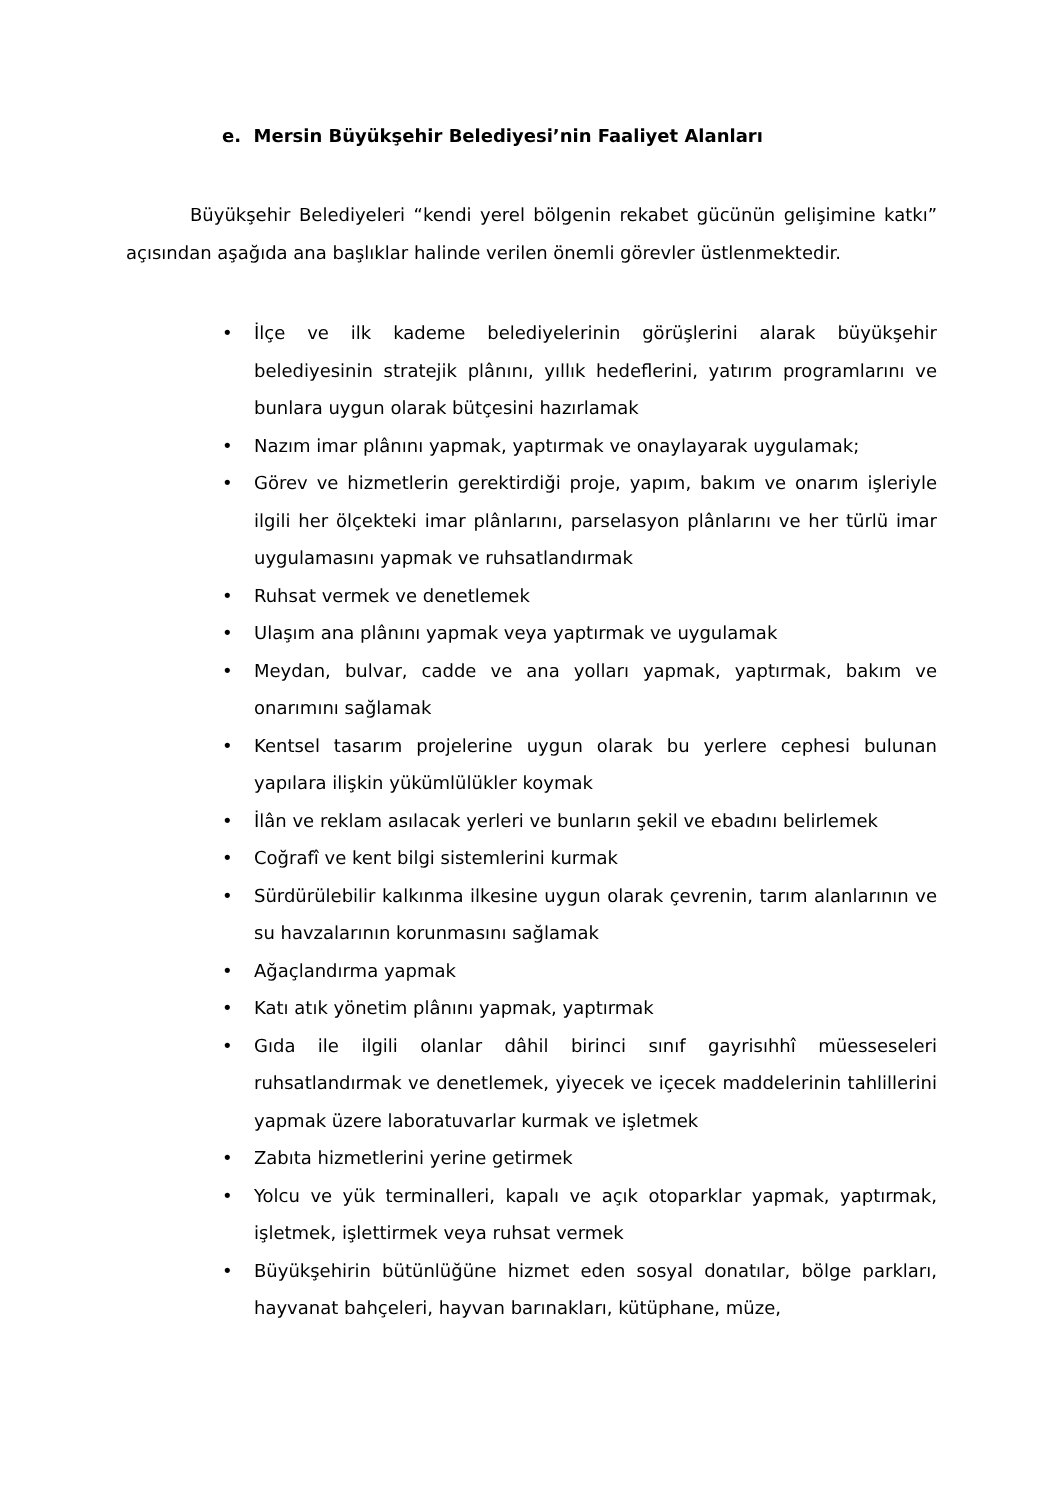e. Mersin Büyükşehir Belediyesi’nin Faaliyet Alanları
Büyükşehir Belediyeleri “kendi yerel bölgenin rekabet gücünün gelişimine katkı” açısından aşağıda ana başlıklar halinde verilen önemli görevler üstlenmektedir.
• İlçe ve ilk kademe belediyelerinin görüşlerini alarak büyükşehir belediyesinin stratejik plânını, yıllık hedeflerini, yatırım programlarını ve bunlara uygun olarak bütçesini hazırlamak
• Nazım imar plânını yapmak, yaptırmak ve onaylayarak uygulamak;
• Görev ve hizmetlerin gerektirdiği proje, yapım, bakım ve onarım işleriyle ilgili her ölçekteki imar plânlarını, parselasyon plânlarını ve her türlü imar uygulamasını yapmak ve ruhsatlandırmak
• Ruhsat vermek ve denetlemek
• Ulaşım ana plânını yapmak veya yaptırmak ve uygulamak
• Meydan, bulvar, cadde ve ana yolları yapmak, yaptırmak, bakım ve onarımını sağlamak
• Kentsel tasarım projelerine uygun olarak bu yerlere cephesi bulunan yapılara ilişkin yükümlülükler koymak
• İlân ve reklam asılacak yerleri ve bunların şekil ve ebadını belirlemek
• Coğrafî ve kent bilgi sistemlerini kurmak
• Sürdürülebilir kalkınma ilkesine uygun olarak çevrenin, tarım alanlarının ve su havzalarının korunmasını sağlamak
• Ağaçlandırma yapmak
• Katı atık yönetim plânını yapmak, yaptırmak
• Gıda ile ilgili olanlar dâhil birinci sınıf gayrisıhhî müesseseleri ruhsatlandırmak ve denetlemek, yiyecek ve içecek maddelerinin tahlillerini yapmak üzere laboratuvarlar kurmak ve işletmek
• Zabıta hizmetlerini yerine getirmek
• Yolcu ve yük terminalleri, kapalı ve açık otoparklar yapmak, yaptırmak, işletmek, işlettirmek veya ruhsat vermek
• Büyükşehirin bütünlüğüne hizmet eden sosyal donatılar, bölge parkları, hayvanat bahçeleri, hayvan barınakları, kütüphane, müze,